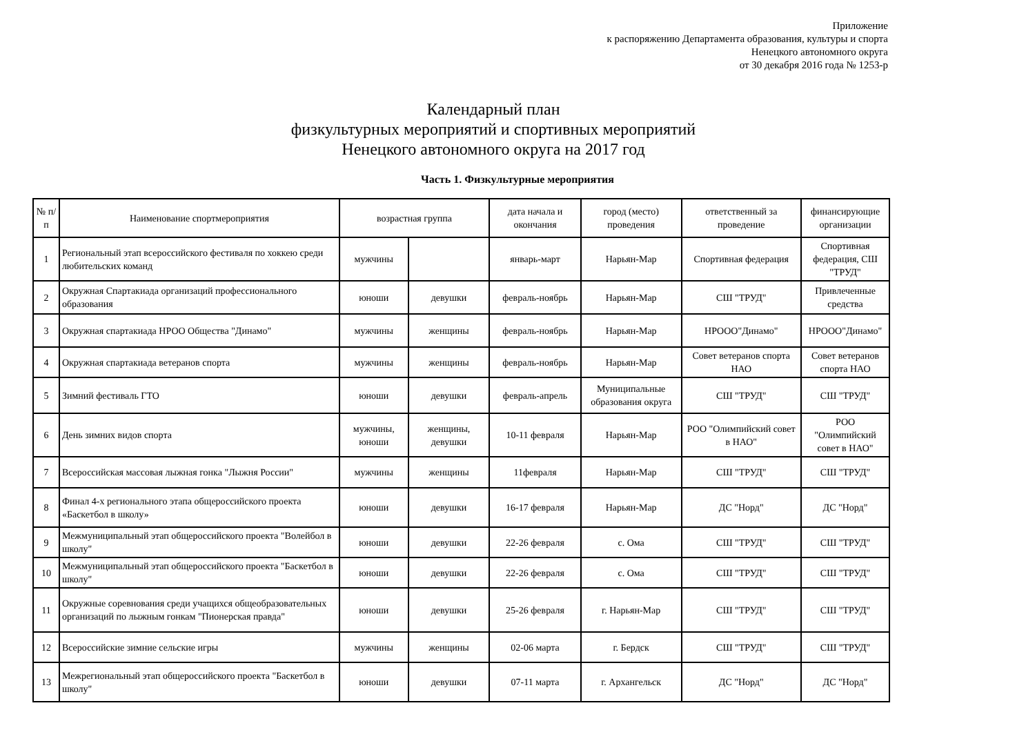Приложение
к распоряжению Департамента образования, культуры и спорта
Ненецкого автономного округа
от 30 декабря 2016 года № 1253-р
Календарный план
физкультурных мероприятий и спортивных мероприятий
Ненецкого автономного округа на 2017 год
Часть 1. Физкультурные мероприятия
| № п/п | Наименование спортмероприятия | возрастная группа | | дата начала и окончания | город (место) проведения | ответственный за проведение | финансирующие организации |
| --- | --- | --- | --- | --- | --- | --- | --- |
| 1 | Региональный этап всероссийского фестиваля по хоккею среди любительских команд | мужчины | | январь-март | Нарьян-Мар | Спортивная федерация | Спортивная федерация, СШ "ТРУД" |
| 2 | Окружная Спартакиада организаций профессионального образования | юноши | девушки | февраль-ноябрь | Нарьян-Мар | СШ "ТРУД" | Привлеченные средства |
| 3 | Окружная спартакиада НРОО Общества "Динамо" | мужчины | женщины | февраль-ноябрь | Нарьян-Мар | НРООО"Динамо" | НРООО"Динамо" |
| 4 | Окружная спартакиада ветеранов спорта | мужчины | женщины | февраль-ноябрь | Нарьян-Мар | Совет ветеранов спорта НАО | Совет ветеранов спорта НАО |
| 5 | Зимний фестиваль ГТО | юноши | девушки | февраль-апрель | Муниципальные образования округа | СШ "ТРУД" | СШ "ТРУД" |
| 6 | День зимних видов спорта | мужчины, юноши | женщины, девушки | 10-11 февраля | Нарьян-Мар | РОО "Олимпийский совет в НАО" | РОО "Олимпийский совет в НАО" |
| 7 | Всероссийская массовая лыжная гонка "Лыжня России" | мужчины | женщины | 11февраля | Нарьян-Мар | СШ "ТРУД" | СШ "ТРУД" |
| 8 | Финал 4-х регионального этапа общероссийского проекта «Баскетбол в школу» | юноши | девушки | 16-17 февраля | Нарьян-Мар | ДС "Норд" | ДС "Норд" |
| 9 | Межмуниципальный этап общероссийского проекта "Волейбол в школу" | юноши | девушки | 22-26 февраля | с. Ома | СШ "ТРУД" | СШ "ТРУД" |
| 10 | Межмуниципальный этап общероссийского проекта "Баскетбол в школу" | юноши | девушки | 22-26 февраля | с. Ома | СШ "ТРУД" | СШ "ТРУД" |
| 11 | Окружные соревнования среди учащихся общеобразовательных организаций по лыжным гонкам "Пионерская правда" | юноши | девушки | 25-26 февраля | г. Нарьян-Мар | СШ "ТРУД" | СШ "ТРУД" |
| 12 | Всероссийские зимние сельские игры | мужчины | женщины | 02-06 марта | г. Бердск | СШ "ТРУД" | СШ "ТРУД" |
| 13 | Межрегиональный этап общероссийского проекта "Баскетбол в школу" | юноши | девушки | 07-11 марта | г. Архангельск | ДС "Норд" | ДС "Норд" |